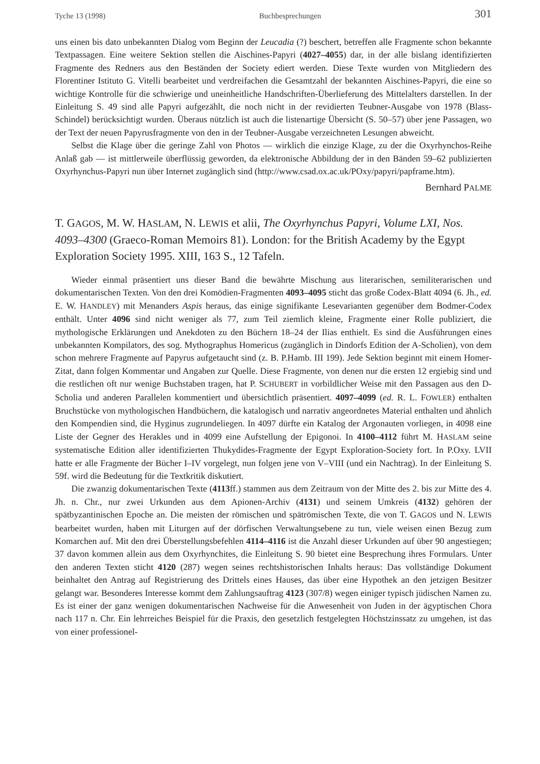Tyche 13 (1998) Buchbesprechungen 301
uns einen bis dato unbekannten Dialog vom Beginn der Leucadia (?) beschert, betreffen alle Fragmente schon bekannte Textpassagen. Eine weitere Sektion stellen die Aischines-Papyri (4027–4055) dar, in der alle bislang identifizierten Fragmente des Redners aus den Beständen der Society ediert werden. Diese Texte wurden von Mitgliedern des Florentiner Istituto G. Vitelli bearbeitet und verdreifachen die Gesamtzahl der bekannten Aischines-Papyri, die eine so wichtige Kontrolle für die schwierige und uneinheitliche Handschriften-Überlieferung des Mittelalters darstellen. In der Einleitung S. 49 sind alle Papyri aufgezählt, die noch nicht in der revidierten Teubner-Ausgabe von 1978 (Blass-Schindel) berücksichtigt wurden. Überaus nützlich ist auch die listenartige Übersicht (S. 50–57) über jene Passagen, wo der Text der neuen Papyrusfragmente von den in der Teubner-Ausgabe verzeichneten Lesungen abweicht.
Selbst die Klage über die geringe Zahl von Photos — wirklich die einzige Klage, zu der die Oxyrhynchos-Reihe Anlaß gab — ist mittlerweile überflüssig geworden, da elektronische Abbildung der in den Bänden 59–62 publizierten Oxyrhynchus-Papyri nun über Internet zugänglich sind (http://www.csad.ox.ac.uk/POxy/papyri/papframe.htm).
Bernhard PALME
T. GAGOS, M. W. HASLAM, N. LEWIS et alii, The Oxyrhynchus Papyri, Volume LXI, Nos. 4093–4300 (Graeco-Roman Memoirs 81). London: for the British Academy by the Egypt Exploration Society 1995. XIII, 163 S., 12 Tafeln.
Wieder einmal präsentiert uns dieser Band die bewährte Mischung aus literarischen, semiliterarischen und dokumentarischen Texten. Von den drei Komödien-Fragmenten 4093–4095 sticht das große Codex-Blatt 4094 (6. Jh., ed. E. W. HANDLEY) mit Menanders Aspis heraus, das einige signifikante Lesevarianten gegenüber dem Bodmer-Codex enthält. Unter 4096 sind nicht weniger als 77, zum Teil ziemlich kleine, Fragmente einer Rolle publiziert, die mythologische Erklärungen und Anekdoten zu den Büchern 18–24 der Ilias enthielt. Es sind die Ausführungen eines unbekannten Kompilators, des sog. Mythographus Homericus (zugänglich in Dindorfs Edition der A-Scholien), von dem schon mehrere Fragmente auf Papyrus aufgetaucht sind (z. B. P.Hamb. III 199). Jede Sektion beginnt mit einem Homer-Zitat, dann folgen Kommentar und Angaben zur Quelle. Diese Fragmente, von denen nur die ersten 12 ergiebig sind und die restlichen oft nur wenige Buchstaben tragen, hat P. SCHUBERT in vorbildlicher Weise mit den Passagen aus den D-Scholia und anderen Parallelen kommentiert und übersichtlich präsentiert. 4097–4099 (ed. R. L. FOWLER) enthalten Bruchstücke von mythologischen Handbüchern, die katalogisch und narrativ angeordnetes Material enthalten und ähnlich den Kompendien sind, die Hyginus zugrundeliegen. In 4097 dürfte ein Katalog der Argonauten vorliegen, in 4098 eine Liste der Gegner des Herakles und in 4099 eine Aufstellung der Epigonoi. In 4100–4112 führt M. HASLAM seine systematische Edition aller identifizierten Thukydides-Fragmente der Egypt Exploration-Society fort. In P.Oxy. LVII hatte er alle Fragmente der Bücher I–IV vorgelegt, nun folgen jene von V–VIII (und ein Nachtrag). In der Einleitung S. 59f. wird die Bedeutung für die Textkritik diskutiert.
Die zwanzig dokumentarischen Texte (4113ff.) stammen aus dem Zeitraum von der Mitte des 2. bis zur Mitte des 4. Jh. n. Chr., nur zwei Urkunden aus dem Apionen-Archiv (4131) und seinem Umkreis (4132) gehören der spätbyzantinischen Epoche an. Die meisten der römischen und spätrömischen Texte, die von T. GAGOS und N. LEWIS bearbeitet wurden, haben mit Liturgen auf der dörfischen Verwaltungsebene zu tun, viele weisen einen Bezug zum Komarchen auf. Mit den drei Überstellungsbefehlen 4114–4116 ist die Anzahl dieser Urkunden auf über 90 angestiegen; 37 davon kommen allein aus dem Oxyrhynchites, die Einleitung S. 90 bietet eine Besprechung ihres Formulars. Unter den anderen Texten sticht 4120 (287) wegen seines rechtshistorischen Inhalts heraus: Das vollständige Dokument beinhaltet den Antrag auf Registrierung des Drittels eines Hauses, das über eine Hypothek an den jetzigen Besitzer gelangt war. Besonderes Interesse kommt dem Zahlungsauftrag 4123 (307/8) wegen einiger typisch jüdischen Namen zu. Es ist einer der ganz wenigen dokumentarischen Nachweise für die Anwesenheit von Juden in der ägyptischen Chora nach 117 n. Chr. Ein lehrreiches Beispiel für die Praxis, den gesetzlich festgelegten Höchstzinssatz zu umgehen, ist das von einer professionel-